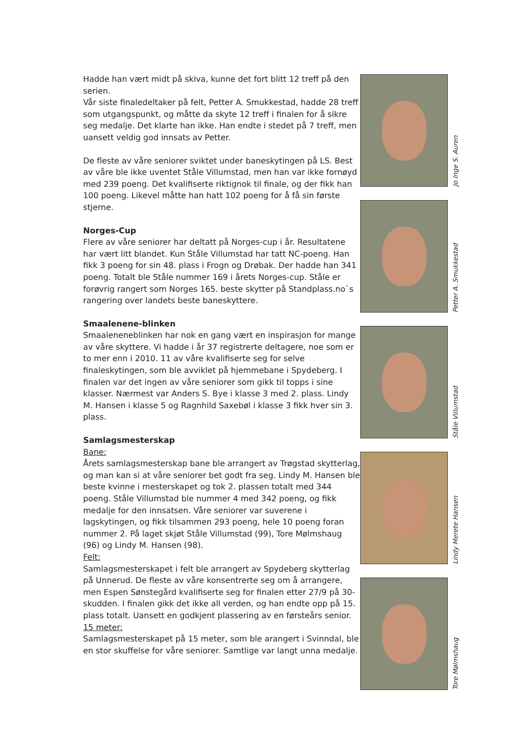Hadde han vært midt på skiva, kunne det fort blitt 12 treff på den serien.
Vår siste finaledeltaker på felt, Petter A. Smukkestad, hadde 28 treff som utgangspunkt, og måtte da skyte 12 treff i finalen for å sikre seg medalje. Det klarte han ikke. Han endte i stedet på 7 treff, men uansett veldig god innsats av Petter.
De fleste av våre seniorer sviktet under baneskytingen på LS. Best av våre ble ikke uventet Ståle Villumstad, men han var ikke fornøyd med 239 poeng. Det kvalifiserte riktignok til finale, og der fikk han 100 poeng. Likevel måtte han hatt 102 poeng for å få sin første stjerne.
Norges-Cup
Flere av våre seniorer har deltatt på Norges-cup i år. Resultatene har vært litt blandet. Kun Ståle Villumstad har tatt NC-poeng. Han fikk 3 poeng for sin 48. plass i Frogn og Drøbak. Der hadde han 341 poeng. Totalt ble Ståle nummer 169 i årets Norges-cup. Ståle er forøvrig rangert som Norges 165. beste skytter på Standplass.no`s rangering over landets beste baneskyttere.
Smaalenene-blinken
Smaaleneneblinken har nok en gang vært en inspirasjon for mange av våre skyttere. Vi hadde i år 37 registrerte deltagere, noe som er to mer enn i 2010. 11 av våre kvalifiserte seg for selve finaleskytingen, som ble avviklet på hjemmebane i Spydeberg. I finalen var det ingen av våre seniorer som gikk til topps i sine klasser. Nærmest var Anders S. Bye i klasse 3 med 2. plass. Lindy M. Hansen i klasse 5 og Ragnhild Saxebøl i klasse 3 fikk hver sin 3. plass.
Samlagsmesterskap
Bane:
Årets samlagsmesterskap bane ble arrangert av Trøgstad skytterlag, og man kan si at våre seniorer bet godt fra seg. Lindy M. Hansen ble beste kvinne i mesterskapet og tok 2. plassen totalt med 344 poeng. Ståle Villumstad ble nummer 4 med 342 poeng, og fikk medalje for den innsatsen. Våre seniorer var suverene i lagskytingen, og fikk tilsammen 293 poeng, hele 10 poeng foran nummer 2. På laget skjøt Ståle Villumstad (99), Tore Mølmshaug (96) og Lindy M. Hansen (98).
Felt:
Samlagsmesterskapet i felt ble arrangert av Spydeberg skytterlag på Unnerud. De fleste av våre konsentrerte seg om å arrangere, men Espen Sønstegård kvalifiserte seg for finalen etter 27/9 på 30-skudden. I finalen gikk det ikke all verden, og han endte opp på 15. plass totalt. Uansett en godkjent plassering av en førsteårs senior.
15 meter:
Samlagsmesterskapet på 15 meter, som ble arangert i Svinndal, ble en stor skuffelse for våre seniorer. Samtlige var langt unna medalje.
Jo Inge S. Auren
Petter A. Smukkestad
Ståle Villumstad
Lindy Merete Hansen
Tore Mølmshaug